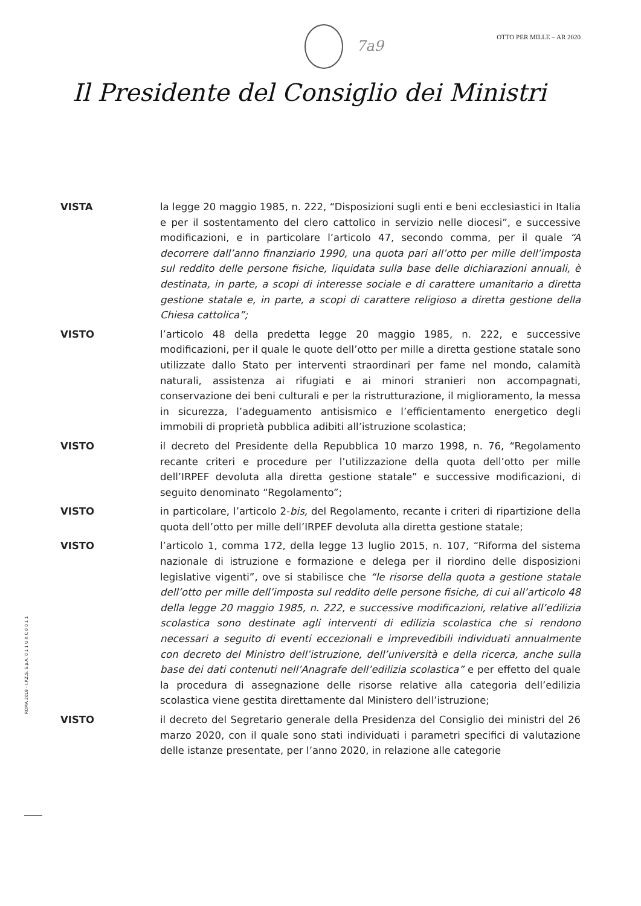7a9
OTTO PER MILLE – AR 2020
Il Presidente del Consiglio dei Ministri
VISTA la legge 20 maggio 1985, n. 222, “Disposizioni sugli enti e beni ecclesiastici in Italia e per il sostentamento del clero cattolico in servizio nelle diocesi”, e successive modificazioni, e in particolare l’articolo 47, secondo comma, per il quale “A decorrere dall’anno finanziario 1990, una quota pari all’otto per mille dell’imposta sul reddito delle persone fisiche, liquidata sulla base delle dichiarazioni annuali, è destinata, in parte, a scopi di interesse sociale e di carattere umanitario a diretta gestione statale e, in parte, a scopi di carattere religioso a diretta gestione della Chiesa cattolica”;
VISTO l’articolo 48 della predetta legge 20 maggio 1985, n. 222, e successive modificazioni, per il quale le quote dell’otto per mille a diretta gestione statale sono utilizzate dallo Stato per interventi straordinari per fame nel mondo, calamità naturali, assistenza ai rifugiati e ai minori stranieri non accompagnati, conservazione dei beni culturali e per la ristrutturazione, il miglioramento, la messa in sicurezza, l’adeguamento antisismico e l’efficientamento energetico degli immobili di proprietà pubblica adibiti all’istruzione scolastica;
VISTO il decreto del Presidente della Repubblica 10 marzo 1998, n. 76, “Regolamento recante criteri e procedure per l’utilizzazione della quota dell’otto per mille dell’IRPEF devoluta alla diretta gestione statale” e successive modificazioni, di seguito denominato “Regolamento”;
VISTO in particolare, l’articolo 2-bis, del Regolamento, recante i criteri di ripartizione della quota dell’otto per mille dell’IRPEF devoluta alla diretta gestione statale;
VISTO l’articolo 1, comma 172, della legge 13 luglio 2015, n. 107, “Riforma del sistema nazionale di istruzione e formazione e delega per il riordino delle disposizioni legislative vigenti”, ove si stabilisce che “le risorse della quota a gestione statale dell’otto per mille dell’imposta sul reddito delle persone fisiche, di cui all’articolo 48 della legge 20 maggio 1985, n. 222, e successive modificazioni, relative all’edilizia scolastica sono destinate agli interventi di edilizia scolastica che si rendono necessari a seguito di eventi eccezionali e imprevedibili individuati annualmente con decreto del Ministro dell’istruzione, dell’università e della ricerca, anche sulla base dei dati contenuti nell’Anagrafe dell’edilizia scolastica” e per effetto del quale la procedura di assegnazione delle risorse relative alla categoria dell’edilizia scolastica viene gestita direttamente dal Ministero dell’istruzione;
VISTO il decreto del Segretario generale della Presidenza del Consiglio dei ministri del 26 marzo 2020, con il quale sono stati individuati i parametri specifici di valutazione delle istanze presentate, per l’anno 2020, in relazione alle categorie
ROMA 2018 - I.P.Z.S. S.p.A. 0 1 1 U X C 0 0 1 1